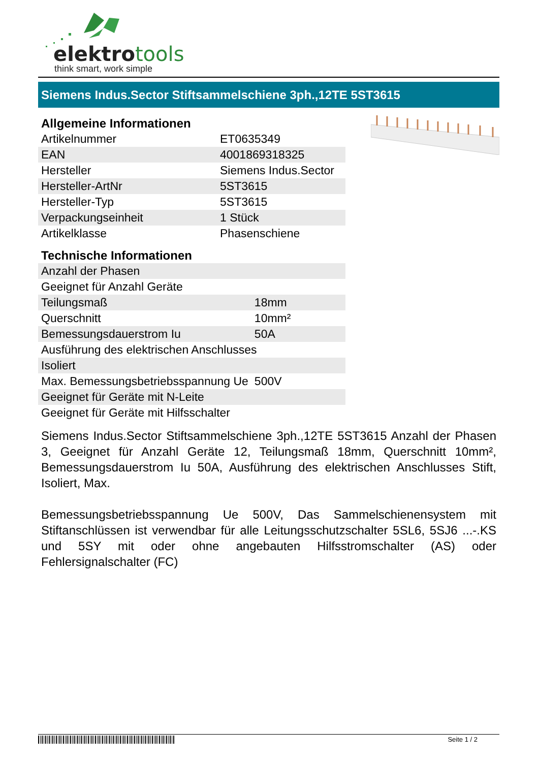elektrotools
think smart, work simple
Siemens Indus.Sector Stiftsammelschiene 3ph.,12TE 5ST3615
Allgemeine Informationen
| Artikelnummer | ET0635349 |
| EAN | 4001869318325 |
| Hersteller | Siemens Indus.Sector |
| Hersteller-ArtNr | 5ST3615 |
| Hersteller-Typ | 5ST3615 |
| Verpackungseinheit | 1 Stück |
| Artikelklasse | Phasenschiene |
Technische Informationen
| Anzahl der Phasen | |
| Geeignet für Anzahl Geräte | |
| Teilungsmaß | 18mm |
| Querschnitt | 10mm² |
| Bemessungsdauerstrom Iu | 50A |
| Ausführung des elektrischen Anschlusses | |
| Isoliert | |
| Max. Bemessungsbetriebsspannung Ue | 500V |
| Geeignet für Geräte mit N-Leite | |
| Geeignet für Geräte mit Hilfsschalter | |
Siemens Indus.Sector Stiftsammelschiene 3ph.,12TE 5ST3615 Anzahl der Phasen 3, Geeignet für Anzahl Geräte 12, Teilungsmaß 18mm, Querschnitt 10mm², Bemessungsdauerstrom Iu 50A, Ausführung des elektrischen Anschlusses Stift, Isoliert, Max.
Bemessungsbetriebsspannung Ue 500V, Das Sammelschienensystem mit Stiftanschlüssen ist verwendbar für alle Leitungsschutzschalter 5SL6, 5SJ6 ...-.KS und 5SY mit oder ohne angebauten Hilfsstromschalter (AS) oder Fehlersignalschalter (FC)
Seite 1 / 2